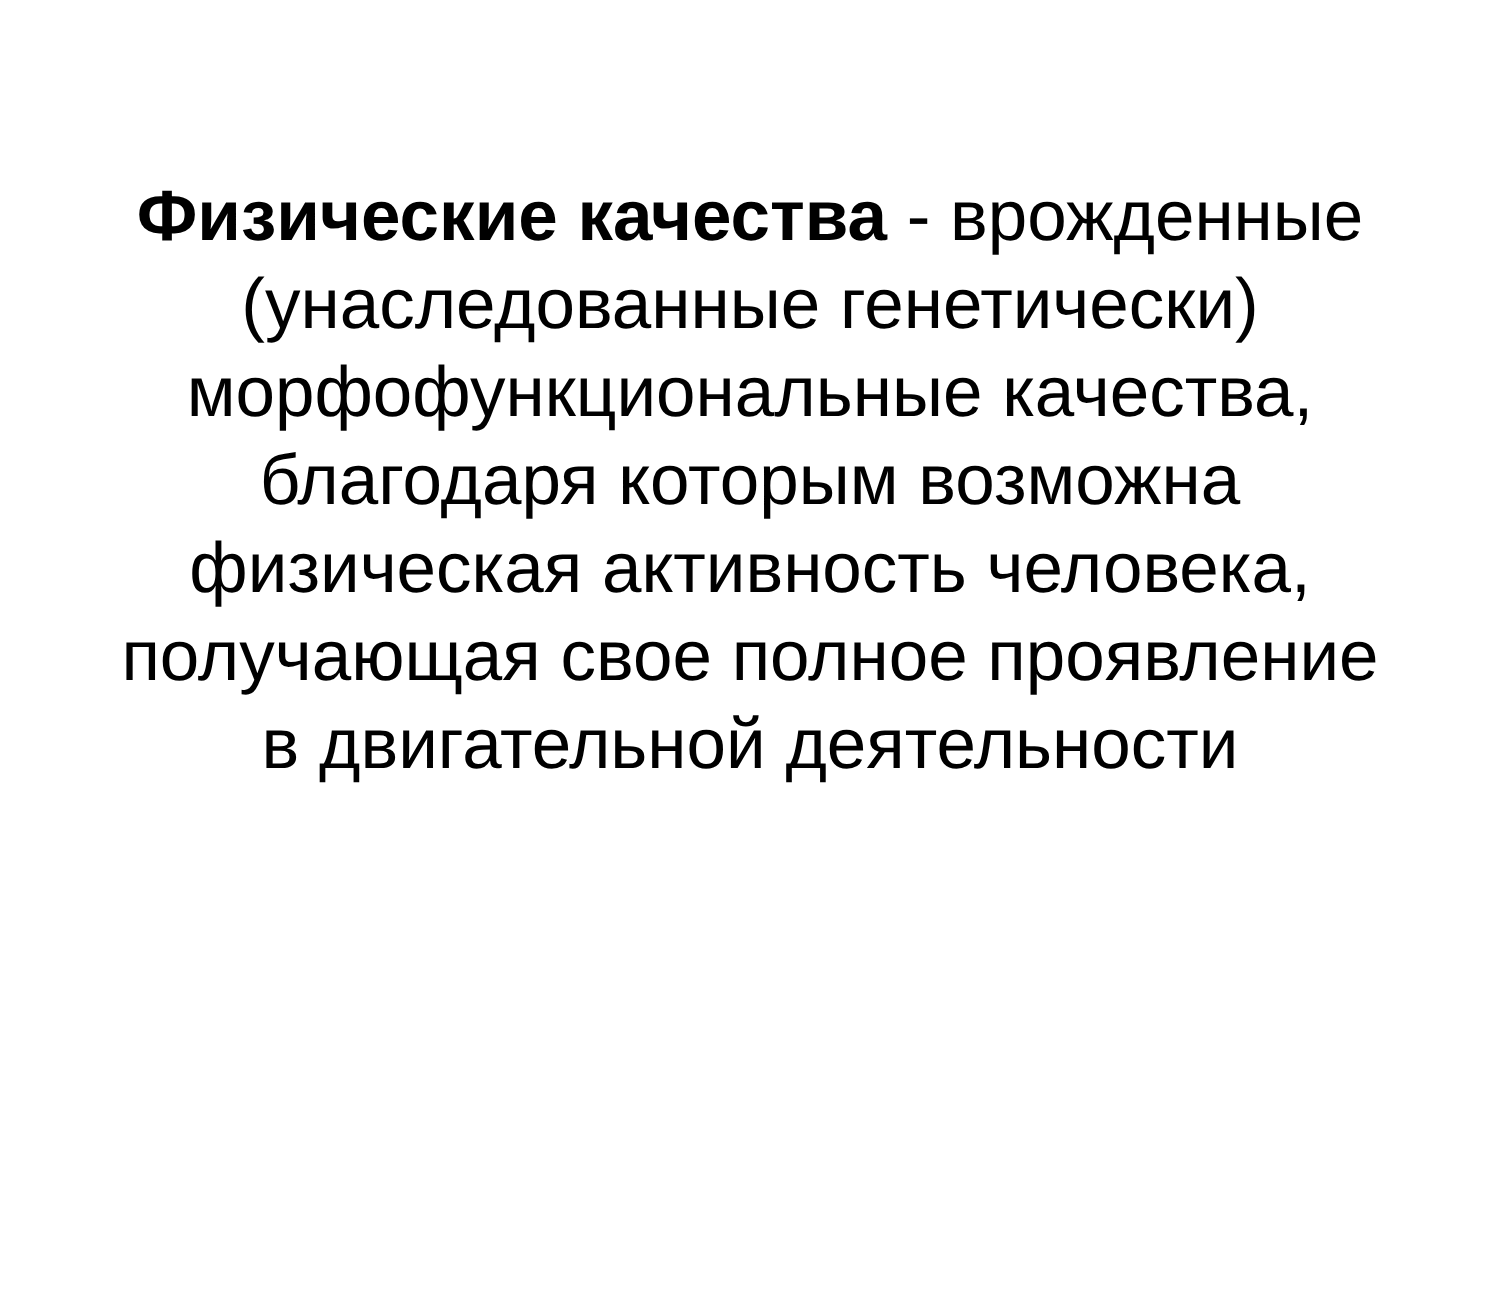Физические качества - врожденные
(унаследованные генетически)
морфофункциональные качества,
благодаря которым возможна
физическая активность человека,
получающая свое полное проявление
в двигательной деятельности